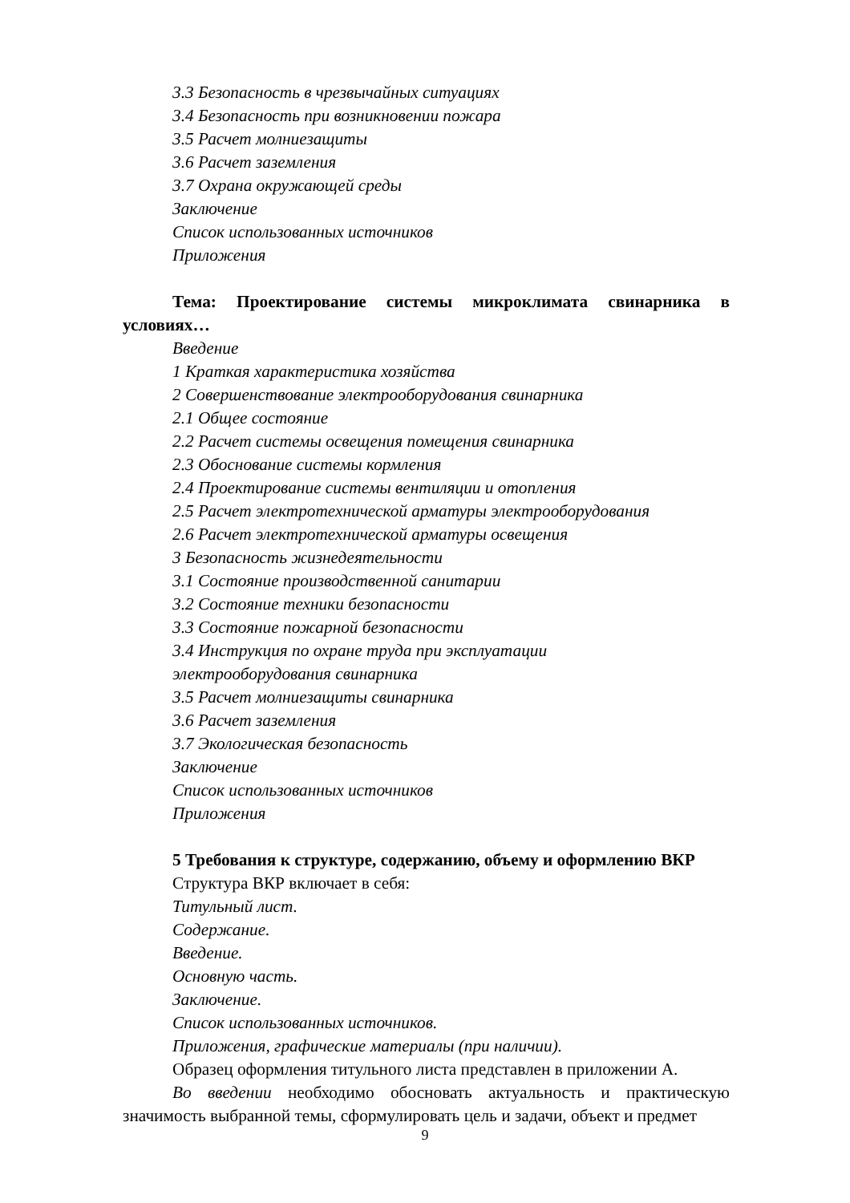3.3 Безопасность в чрезвычайных ситуациях
3.4 Безопасность при возникновении пожара
3.5 Расчет молниезащиты
3.6 Расчет заземления
3.7 Охрана окружающей среды
Заключение
Список использованных источников
Приложения
Тема: Проектирование системы микроклимата свинарника в условиях…
Введение
1 Краткая характеристика хозяйства
2 Совершенствование электрооборудования свинарника
2.1 Общее состояние
2.2 Расчет системы освещения помещения свинарника
2.3 Обоснование системы кормления
2.4 Проектирование системы вентиляции и отопления
2.5 Расчет электротехнической арматуры электрооборудования
2.6 Расчет электротехнической арматуры освещения
3 Безопасность жизнедеятельности
3.1 Состояние производственной санитарии
3.2 Состояние техники безопасности
3.3 Состояние пожарной безопасности
3.4 Инструкция по охране труда при эксплуатации
электрооборудования свинарника
3.5 Расчет молниезащиты свинарника
3.6 Расчет заземления
3.7 Экологическая безопасность
Заключение
Список использованных источников
Приложения
5 Требования к структуре, содержанию, объему и оформлению ВКР
Структура ВКР включает в себя:
Титульный лист.
Содержание.
Введение.
Основную часть.
Заключение.
Список использованных источников.
Приложения, графические материалы (при наличии).
Образец оформления титульного листа представлен в приложении А.
Во введении необходимо обосновать актуальность и практическую значимость выбранной темы, сформулировать цель и задачи, объект и предмет
9